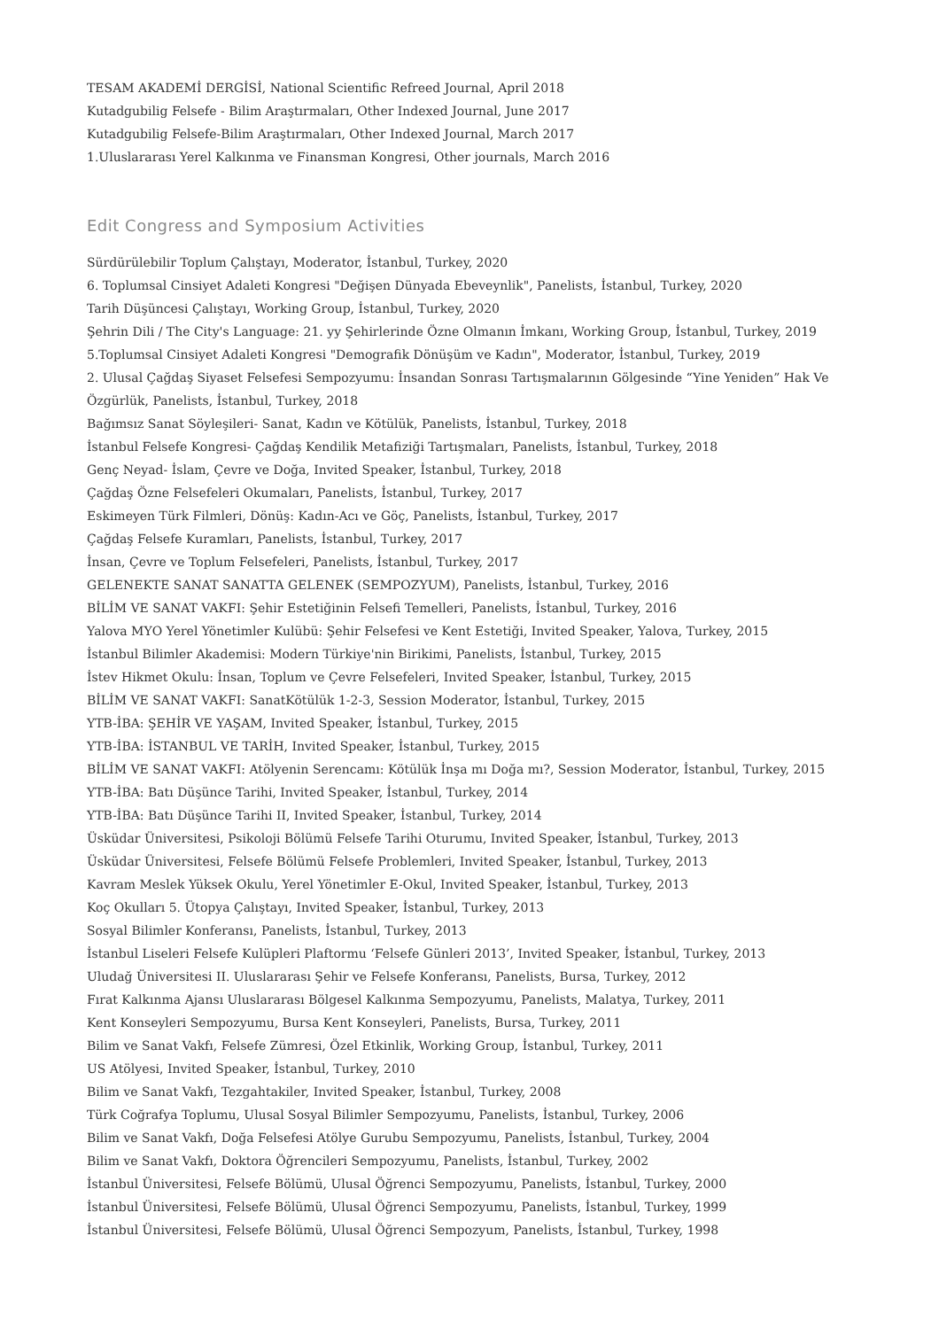TESAM AKADEMİ DERGİSİ, National Scientific Refreed Journal, April 2018
Kutadgubilig Felsefe - Bilim Araştırmaları, Other Indexed Journal, June 2017
Kutadgubilig Felsefe-Bilim Araştırmaları, Other Indexed Journal, March 2017
1.Uluslararası Yerel Kalkınma ve Finansman Kongresi, Other journals, March 2016
Edit Congress and Symposium Activities
Sürdürülebilir Toplum Çalıştayı, Moderator, İstanbul, Turkey, 2020
6. Toplumsal Cinsiyet Adaleti Kongresi "Değişen Dünyada Ebeveynlik", Panelists, İstanbul, Turkey, 2020
Tarih Düşüncesi Çalıştayı, Working Group, İstanbul, Turkey, 2020
Şehrin Dili / The City's Language: 21. yy Şehirlerinde Özne Olmanın İmkanı, Working Group, İstanbul, Turkey, 2019
5.Toplumsal Cinsiyet Adaleti Kongresi "Demografik Dönüşüm ve Kadın", Moderator, İstanbul, Turkey, 2019
2. Ulusal Çağdaş Siyaset Felsefesi Sempozyumu: İnsandan Sonrası Tartışmalarının Gölgesinde “Yine Yeniden” Hak Ve Özgürlük, Panelists, İstanbul, Turkey, 2018
Bağımsız Sanat Söyleşileri- Sanat, Kadın ve Kötülük, Panelists, İstanbul, Turkey, 2018
İstanbul Felsefe Kongresi- Çağdaş Kendilik Metafiziği Tartışmaları, Panelists, İstanbul, Turkey, 2018
Genç Neyad- İslam, Çevre ve Doğa, Invited Speaker, İstanbul, Turkey, 2018
Çağdaş Özne Felsefeleri Okumaları, Panelists, İstanbul, Turkey, 2017
Eskimeyen Türk Filmleri, Dönüş: Kadın-Acı ve Göç, Panelists, İstanbul, Turkey, 2017
Çağdaş Felsefe Kuramları, Panelists, İstanbul, Turkey, 2017
İnsan, Çevre ve Toplum Felsefeleri, Panelists, İstanbul, Turkey, 2017
GELENEKTE SANAT SANATTA GELENEK (SEMPOZYUM), Panelists, İstanbul, Turkey, 2016
BİLİM VE SANAT VAKFI: Şehir Estetiğinin Felsefi Temelleri, Panelists, İstanbul, Turkey, 2016
Yalova MYO Yerel Yönetimler Kulübü: Şehir Felsefesi ve Kent Estetiği, Invited Speaker, Yalova, Turkey, 2015
İstanbul Bilimler Akademisi: Modern Türkiye'nin Birikimi, Panelists, İstanbul, Turkey, 2015
İstev Hikmet Okulu: İnsan, Toplum ve Çevre Felsefeleri, Invited Speaker, İstanbul, Turkey, 2015
BİLİM VE SANAT VAKFI: SanatKötülük 1-2-3, Session Moderator, İstanbul, Turkey, 2015
YTB-İBA: ŞEHİR VE YAŞAM, Invited Speaker, İstanbul, Turkey, 2015
YTB-İBA: İSTANBUL VE TARİH, Invited Speaker, İstanbul, Turkey, 2015
BİLİM VE SANAT VAKFI: Atölyenin Serencamı: Kötülük İnşa mı Doğa mı?, Session Moderator, İstanbul, Turkey, 2015
YTB-İBA: Batı Düşünce Tarihi, Invited Speaker, İstanbul, Turkey, 2014
YTB-İBA: Batı Düşünce Tarihi II, Invited Speaker, İstanbul, Turkey, 2014
Üsküdar Üniversitesi, Psikoloji Bölümü Felsefe Tarihi Oturumu, Invited Speaker, İstanbul, Turkey, 2013
Üsküdar Üniversitesi, Felsefe Bölümü Felsefe Problemleri, Invited Speaker, İstanbul, Turkey, 2013
Kavram Meslek Yüksek Okulu, Yerel Yönetimler E-Okul, Invited Speaker, İstanbul, Turkey, 2013
Koç Okulları 5. Ütopya Çalıştayı, Invited Speaker, İstanbul, Turkey, 2013
Sosyal Bilimler Konferansı, Panelists, İstanbul, Turkey, 2013
İstanbul Liseleri Felsefe Kulüpleri Plaftormu ‘Felsefe Günleri 2013’, Invited Speaker, İstanbul, Turkey, 2013
Uludağ Üniversitesi II. Uluslararası Şehir ve Felsefe Konferansı, Panelists, Bursa, Turkey, 2012
Fırat Kalkınma Ajansı Uluslararası Bölgesel Kalkınma Sempozyumu, Panelists, Malatya, Turkey, 2011
Kent Konseyleri Sempozyumu, Bursa Kent Konseyleri, Panelists, Bursa, Turkey, 2011
Bilim ve Sanat Vakfı, Felsefe Zümresi, Özel Etkinlik, Working Group, İstanbul, Turkey, 2011
US Atölyesi, Invited Speaker, İstanbul, Turkey, 2010
Bilim ve Sanat Vakfı, Tezgahtakiler, Invited Speaker, İstanbul, Turkey, 2008
Türk Coğrafya Toplumu, Ulusal Sosyal Bilimler Sempozyumu, Panelists, İstanbul, Turkey, 2006
Bilim ve Sanat Vakfı, Doğa Felsefesi Atölye Gurubu Sempozyumu, Panelists, İstanbul, Turkey, 2004
Bilim ve Sanat Vakfı, Doktora Öğrencileri Sempozyumu, Panelists, İstanbul, Turkey, 2002
İstanbul Üniversitesi, Felsefe Bölümü, Ulusal Öğrenci Sempozyumu, Panelists, İstanbul, Turkey, 2000
İstanbul Üniversitesi, Felsefe Bölümü, Ulusal Öğrenci Sempozyumu, Panelists, İstanbul, Turkey, 1999
İstanbul Üniversitesi, Felsefe Bölümü, Ulusal Öğrenci Sempozyum, Panelists, İstanbul, Turkey, 1998